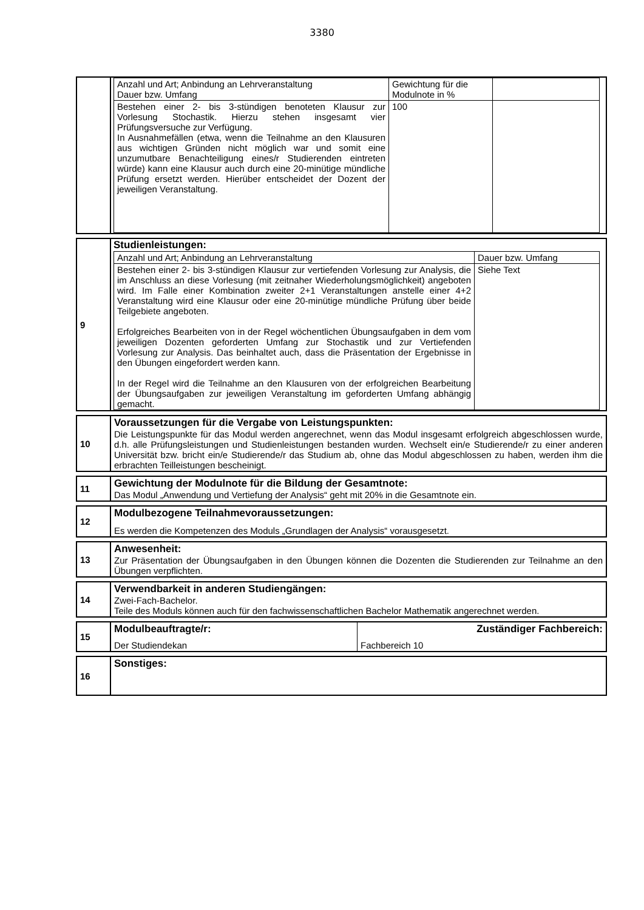3380
| | / Anzahl und Art; Anbindung an Lehrveranstaltung Dauer bzw. Umfang / Gewichtung für die Modulnote in % / / / --- / --- / --- / / Bestehen einer 2- bis 3-stündigen benoteten Klausur zur Vorlesung Stochastik. Hierzu stehen insgesamt vier Prüfungsversuche zur Verfügung. In Ausnahmefällen (etwa, wenn die Teilnahme an den Klausuren aus wichtigen Gründen nicht möglich war und somit eine unzumutbare Benachteiligung eines/r Studierenden eintreten würde) kann eine Klausur auch durch eine 20-minütige mündliche Prüfung ersetzt werden. Hierüber entscheidet der Dozent der jeweiligen Veranstaltung. / 100 / / |
| 9 | Studienleistungen: / Anzahl und Art; Anbindung an Lehrveranstaltung / Dauer bzw. Umfang / / --- / --- / / Bestehen einer 2- bis 3-stündigen Klausur zur vertiefenden Vorlesung zur Analysis, die im Anschluss an diese Vorlesung (mit zeitnaher Wiederholungsmöglichkeit) angeboten wird. Im Falle einer Kombination zweiter 2+1 Veranstaltungen anstelle einer 4+2 Veranstaltung wird eine Klausur oder eine 20-minütige mündliche Prüfung über beide Teilgebiete angeboten. Erfolgreiches Bearbeiten von in der Regel wöchentlichen Übungsaufgaben in dem vom jeweiligen Dozenten geforderten Umfang zur Stochastik und zur Vertiefenden Vorlesung zur Analysis. Das beinhaltet auch, dass die Präsentation der Ergebnisse in den Übungen eingefordert werden kann. In der Regel wird die Teilnahme an den Klausuren von der erfolgreichen Bearbeitung der Übungsaufgaben zur jeweiligen Veranstaltung im geforderten Umfang abhängig gemacht. / Siehe Text / |
| 10 | Voraussetzungen für die Vergabe von Leistungspunkten: Die Leistungspunkte für das Modul werden angerechnet, wenn das Modul insgesamt erfolgreich abgeschlossen wurde, d.h. alle Prüfungsleistungen und Studienleistungen bestanden wurden. Wechselt ein/e Studierende/r zu einer anderen Universität bzw. bricht ein/e Studierende/r das Studium ab, ohne das Modul abgeschlossen zu haben, werden ihm die erbrachten Teilleistungen bescheinigt. |
| 11 | Gewichtung der Modulnote für die Bildung der Gesamtnote: Das Modul „Anwendung und Vertiefung der Analysis“ geht mit 20% in die Gesamtnote ein. |
| 12 | Modulbezogene Teilnahmevoraussetzungen: Es werden die Kompetenzen des Moduls „Grundlagen der Analysis“ vorausgesetzt. |
| 13 | Anwesenheit: Zur Präsentation der Übungsaufgaben in den Übungen können die Dozenten die Studierenden zur Teilnahme an den Übungen verpflichten. |
| 14 | Verwendbarkeit in anderen Studiengängen: Zwei-Fach-Bachelor. Teile des Moduls können auch für den fachwissenschaftlichen Bachelor Mathematik angerechnet werden. |
| 15 | Modulbeauftragte/r: Der Studiendekan | Zuständiger Fachbereich: Fachbereich 10 |
| 16 | Sonstiges: |